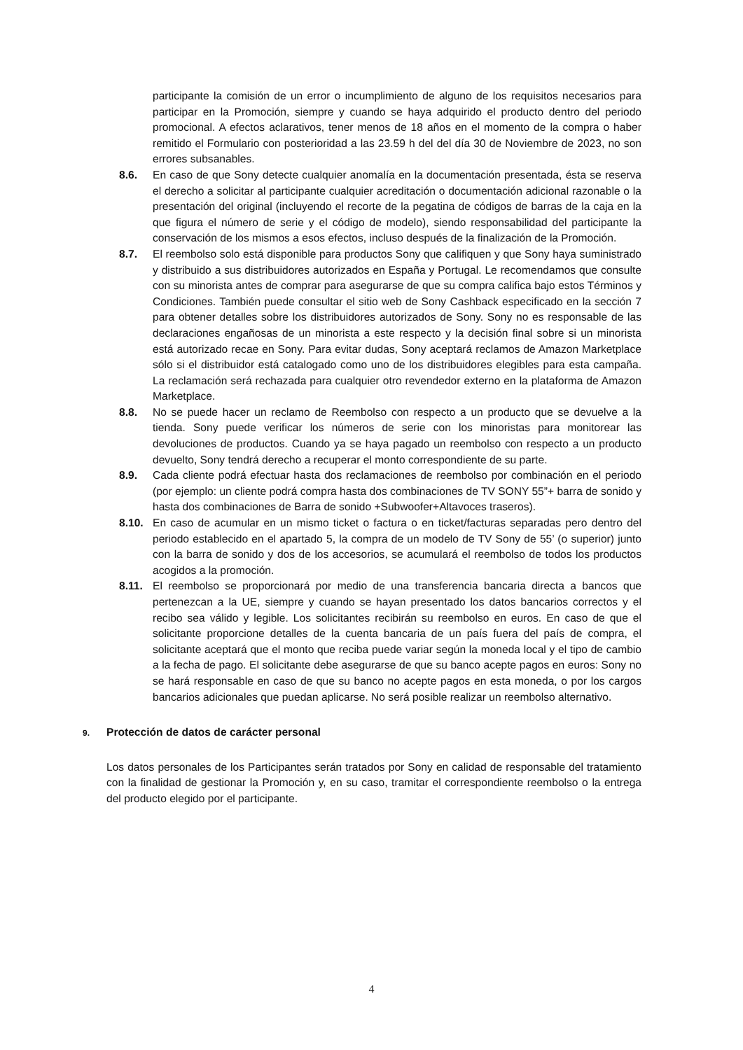participante la comisión de un error o incumplimiento de alguno de los requisitos necesarios para participar en la Promoción, siempre y cuando se haya adquirido el producto dentro del periodo promocional. A efectos aclarativos, tener menos de 18 años en el momento de la compra o haber remitido el Formulario con posterioridad a las 23.59 h del del día 30 de Noviembre de 2023, no son errores subsanables.
8.6. En caso de que Sony detecte cualquier anomalía en la documentación presentada, ésta se reserva el derecho a solicitar al participante cualquier acreditación o documentación adicional razonable o la presentación del original (incluyendo el recorte de la pegatina de códigos de barras de la caja en la que figura el número de serie y el código de modelo), siendo responsabilidad del participante la conservación de los mismos a esos efectos, incluso después de la finalización de la Promoción.
8.7. El reembolso solo está disponible para productos Sony que califiquen y que Sony haya suministrado y distribuido a sus distribuidores autorizados en España y Portugal. Le recomendamos que consulte con su minorista antes de comprar para asegurarse de que su compra califica bajo estos Términos y Condiciones. También puede consultar el sitio web de Sony Cashback especificado en la sección 7 para obtener detalles sobre los distribuidores autorizados de Sony. Sony no es responsable de las declaraciones engañosas de un minorista a este respecto y la decisión final sobre si un minorista está autorizado recae en Sony. Para evitar dudas, Sony aceptará reclamos de Amazon Marketplace sólo si el distribuidor está catalogado como uno de los distribuidores elegibles para esta campaña. La reclamación será rechazada para cualquier otro revendedor externo en la plataforma de Amazon Marketplace.
8.8. No se puede hacer un reclamo de Reembolso con respecto a un producto que se devuelve a la tienda. Sony puede verificar los números de serie con los minoristas para monitorear las devoluciones de productos. Cuando ya se haya pagado un reembolso con respecto a un producto devuelto, Sony tendrá derecho a recuperar el monto correspondiente de su parte.
8.9. Cada cliente podrá efectuar hasta dos reclamaciones de reembolso por combinación en el periodo (por ejemplo: un cliente podrá compra hasta dos combinaciones de TV SONY 55”+ barra de sonido y hasta dos combinaciones de Barra de sonido +Subwoofer+Altavoces traseros).
8.10. En caso de acumular en un mismo ticket o factura o en ticket/facturas separadas pero dentro del periodo establecido en el apartado 5, la compra de un modelo de TV Sony de 55’ (o superior) junto con la barra de sonido y dos de los accesorios, se acumulará el reembolso de todos los productos acogidos a la promoción.
8.11. El reembolso se proporcionará por medio de una transferencia bancaria directa a bancos que pertenezcan a la UE, siempre y cuando se hayan presentado los datos bancarios correctos y el recibo sea válido y legible. Los solicitantes recibirán su reembolso en euros. En caso de que el solicitante proporcione detalles de la cuenta bancaria de un país fuera del país de compra, el solicitante aceptará que el monto que reciba puede variar según la moneda local y el tipo de cambio a la fecha de pago. El solicitante debe asegurarse de que su banco acepte pagos en euros: Sony no se hará responsable en caso de que su banco no acepte pagos en esta moneda, o por los cargos bancarios adicionales que puedan aplicarse. No será posible realizar un reembolso alternativo.
9. Protección de datos de carácter personal
Los datos personales de los Participantes serán tratados por Sony en calidad de responsable del tratamiento con la finalidad de gestionar la Promoción y, en su caso, tramitar el correspondiente reembolso o la entrega del producto elegido por el participante.
4